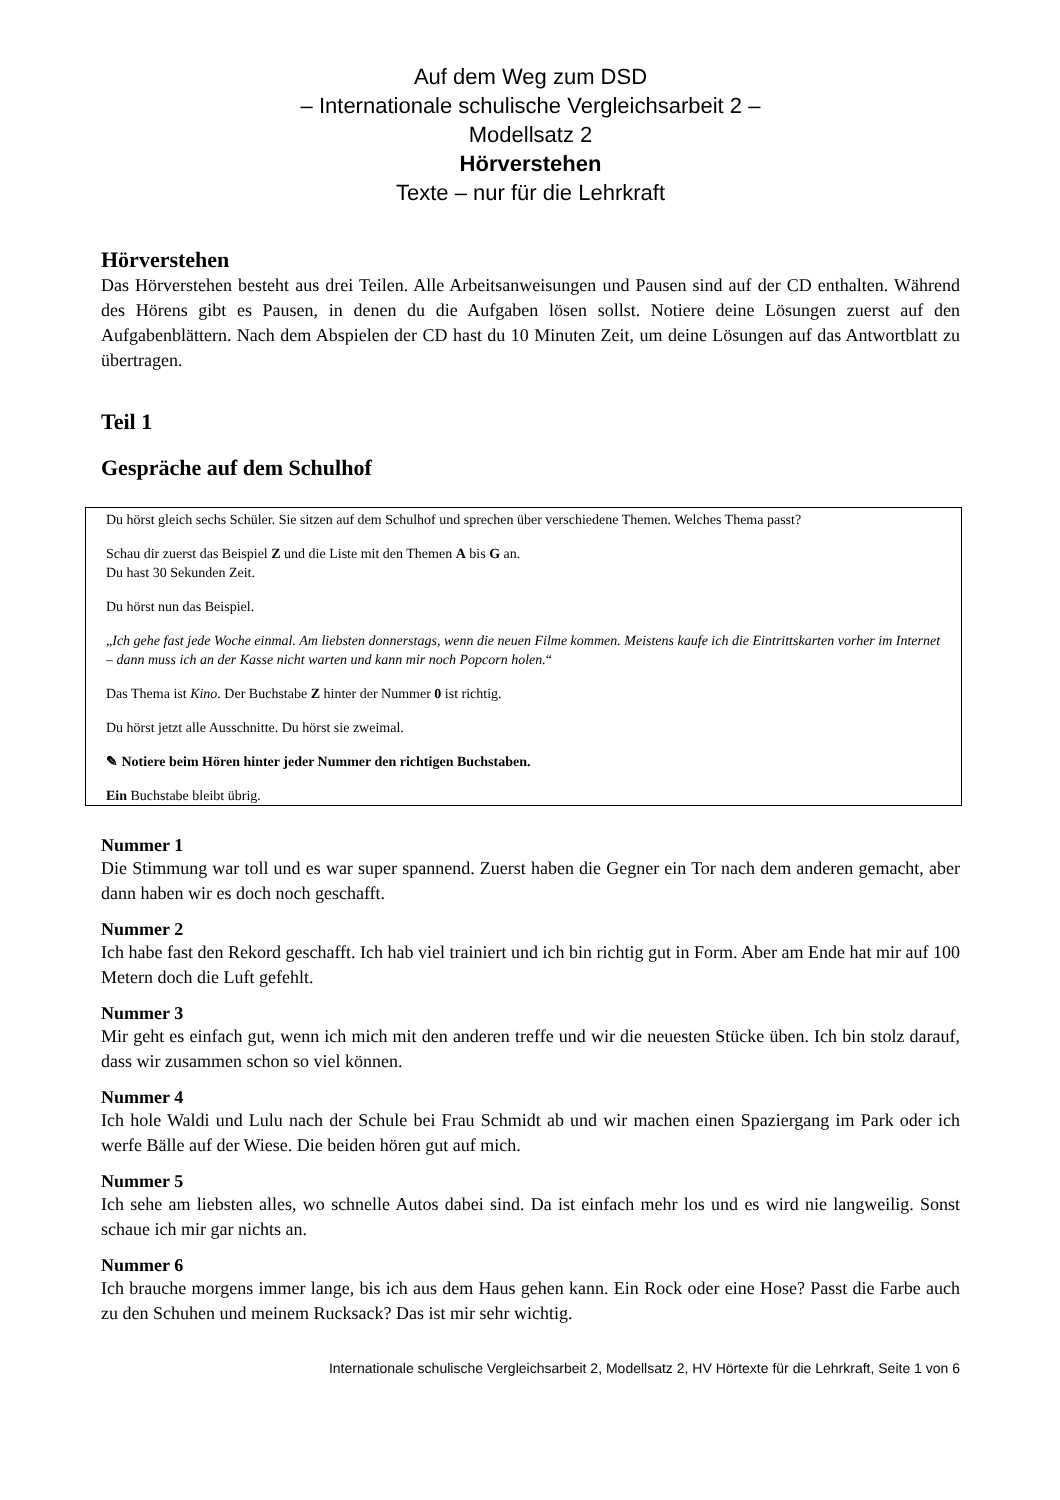Auf dem Weg zum DSD
– Internationale schulische Vergleichsarbeit 2 –
Modellsatz 2
Hörverstehen
Texte – nur für die Lehrkraft
Hörverstehen
Das Hörverstehen besteht aus drei Teilen. Alle Arbeitsanweisungen und Pausen sind auf der CD enthalten. Während des Hörens gibt es Pausen, in denen du die Aufgaben lösen sollst. Notiere deine Lösungen zuerst auf den Aufgabenblättern. Nach dem Abspielen der CD hast du 10 Minuten Zeit, um deine Lösungen auf das Antwortblatt zu übertragen.
Teil 1
Gespräche auf dem Schulhof
Du hörst gleich sechs Schüler. Sie sitzen auf dem Schulhof und sprechen über verschiedene Themen. Welches Thema passt?
Schau dir zuerst das Beispiel Z und die Liste mit den Themen A bis G an.
Du hast 30 Sekunden Zeit.
Du hörst nun das Beispiel.
„Ich gehe fast jede Woche einmal. Am liebsten donnerstags, wenn die neuen Filme kommen. Meistens kaufe ich die Eintrittskarten vorher im Internet – dann muss ich an der Kasse nicht warten und kann mir noch Popcorn holen.“
Das Thema ist Kino. Der Buchstabe Z hinter der Nummer 0 ist richtig.
Du hörst jetzt alle Ausschnitte. Du hörst sie zweimal.
✎ Notiere beim Hören hinter jeder Nummer den richtigen Buchstaben.
Ein Buchstabe bleibt übrig.
Nummer 1
Die Stimmung war toll und es war super spannend. Zuerst haben die Gegner ein Tor nach dem anderen gemacht, aber dann haben wir es doch noch geschafft.
Nummer 2
Ich habe fast den Rekord geschafft. Ich hab viel trainiert und ich bin richtig gut in Form. Aber am Ende hat mir auf 100 Metern doch die Luft gefehlt.
Nummer 3
Mir geht es einfach gut, wenn ich mich mit den anderen treffe und wir die neuesten Stücke üben. Ich bin stolz darauf, dass wir zusammen schon so viel können.
Nummer 4
Ich hole Waldi und Lulu nach der Schule bei Frau Schmidt ab und wir machen einen Spaziergang im Park oder ich werfe Bälle auf der Wiese. Die beiden hören gut auf mich.
Nummer 5
Ich sehe am liebsten alles, wo schnelle Autos dabei sind. Da ist einfach mehr los und es wird nie langweilig. Sonst schaue ich mir gar nichts an.
Nummer 6
Ich brauche morgens immer lange, bis ich aus dem Haus gehen kann. Ein Rock oder eine Hose? Passt die Farbe auch zu den Schuhen und meinem Rucksack? Das ist mir sehr wichtig.
Internationale schulische Vergleichsarbeit 2, Modellsatz 2, HV Hörtexte für die Lehrkraft, Seite 1 von 6